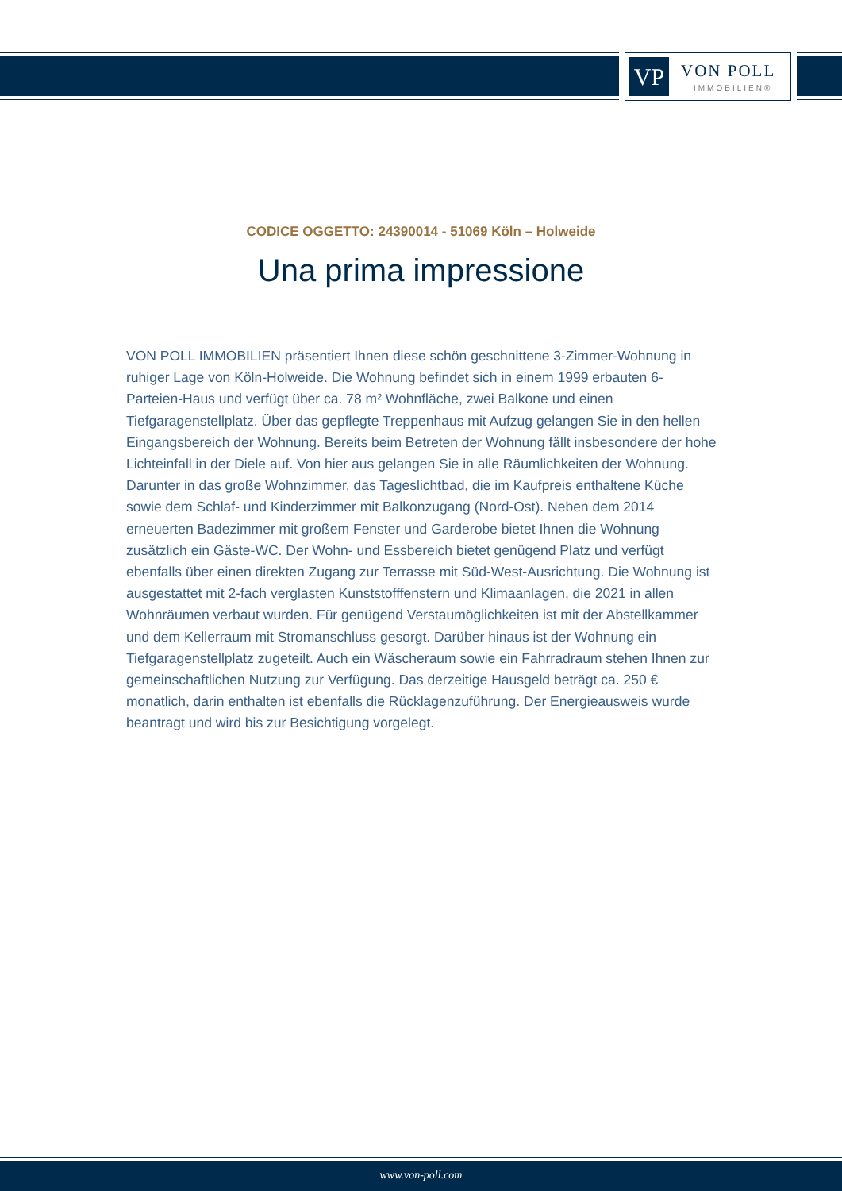VP VON POLL
IMMOBILIEN®
CODICE OGGETTO: 24390014 - 51069 Köln – Holweide
Una prima impressione
VON POLL IMMOBILIEN präsentiert Ihnen diese schön geschnittene 3-Zimmer-Wohnung in ruhiger Lage von Köln-Holweide. Die Wohnung befindet sich in einem 1999 erbauten 6-Parteien-Haus und verfügt über ca. 78 m² Wohnfläche, zwei Balkone und einen Tiefgaragenstellplatz. Über das gepflegte Treppenhaus mit Aufzug gelangen Sie in den hellen Eingangsbereich der Wohnung. Bereits beim Betreten der Wohnung fällt insbesondere der hohe Lichteinfall in der Diele auf. Von hier aus gelangen Sie in alle Räumlichkeiten der Wohnung. Darunter in das große Wohnzimmer, das Tageslichtbad, die im Kaufpreis enthaltene Küche sowie dem Schlaf- und Kinderzimmer mit Balkonzugang (Nord-Ost). Neben dem 2014 erneuerten Badezimmer mit großem Fenster und Garderobe bietet Ihnen die Wohnung zusätzlich ein Gäste-WC. Der Wohn- und Essbereich bietet genügend Platz und verfügt ebenfalls über einen direkten Zugang zur Terrasse mit Süd-West-Ausrichtung. Die Wohnung ist ausgestattet mit 2-fach verglasten Kunststofffenstern und Klimaanlagen, die 2021 in allen Wohnräumen verbaut wurden. Für genügend Verstaumöglichkeiten ist mit der Abstellkammer und dem Kellerraum mit Stromanschluss gesorgt. Darüber hinaus ist der Wohnung ein Tiefgaragenstellplatz zugeteilt. Auch ein Wäscheraum sowie ein Fahrradraum stehen Ihnen zur gemeinschaftlichen Nutzung zur Verfügung. Das derzeitige Hausgeld beträgt ca. 250 € monatlich, darin enthalten ist ebenfalls die Rücklagenzuführung. Der Energieausweis wurde beantragt und wird bis zur Besichtigung vorgelegt.
www.von-poll.com